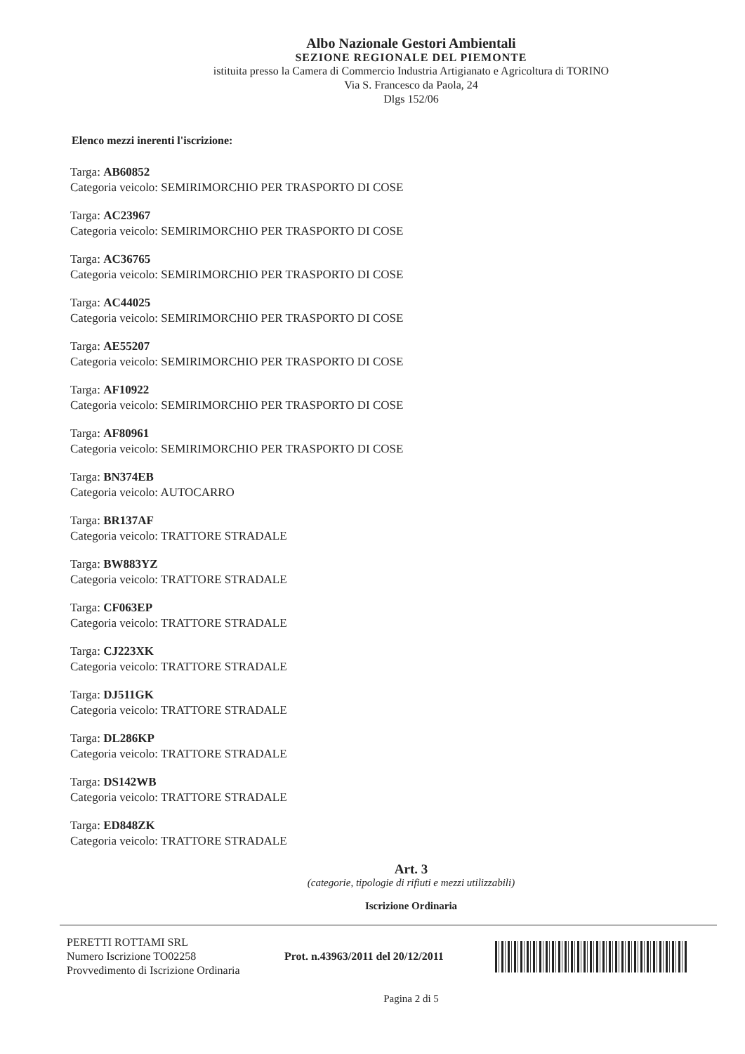Albo Nazionale Gestori Ambientali
SEZIONE REGIONALE DEL PIEMONTE
istituita presso la Camera di Commercio Industria Artigianato e Agricoltura di TORINO
Via S. Francesco da Paola, 24
Dlgs 152/06
Elenco mezzi inerenti l'iscrizione:
Targa: AB60852
Categoria veicolo: SEMIRIMORCHIO PER TRASPORTO DI COSE
Targa: AC23967
Categoria veicolo: SEMIRIMORCHIO PER TRASPORTO DI COSE
Targa: AC36765
Categoria veicolo: SEMIRIMORCHIO PER TRASPORTO DI COSE
Targa: AC44025
Categoria veicolo: SEMIRIMORCHIO PER TRASPORTO DI COSE
Targa: AE55207
Categoria veicolo: SEMIRIMORCHIO PER TRASPORTO DI COSE
Targa: AF10922
Categoria veicolo: SEMIRIMORCHIO PER TRASPORTO DI COSE
Targa: AF80961
Categoria veicolo: SEMIRIMORCHIO PER TRASPORTO DI COSE
Targa: BN374EB
Categoria veicolo: AUTOCARRO
Targa: BR137AF
Categoria veicolo: TRATTORE STRADALE
Targa: BW883YZ
Categoria veicolo: TRATTORE STRADALE
Targa: CF063EP
Categoria veicolo: TRATTORE STRADALE
Targa: CJ223XK
Categoria veicolo: TRATTORE STRADALE
Targa: DJ511GK
Categoria veicolo: TRATTORE STRADALE
Targa: DL286KP
Categoria veicolo: TRATTORE STRADALE
Targa: DS142WB
Categoria veicolo: TRATTORE STRADALE
Targa: ED848ZK
Categoria veicolo: TRATTORE STRADALE
Art. 3
(categorie, tipologie di rifiuti e mezzi utilizzabili)
Iscrizione Ordinaria
PERETTI ROTTAMI SRL
Numero Iscrizione TO02258
Provvedimento di Iscrizione Ordinaria
Prot. n.43963/2011 del 20/12/2011
Pagina 2 di 5